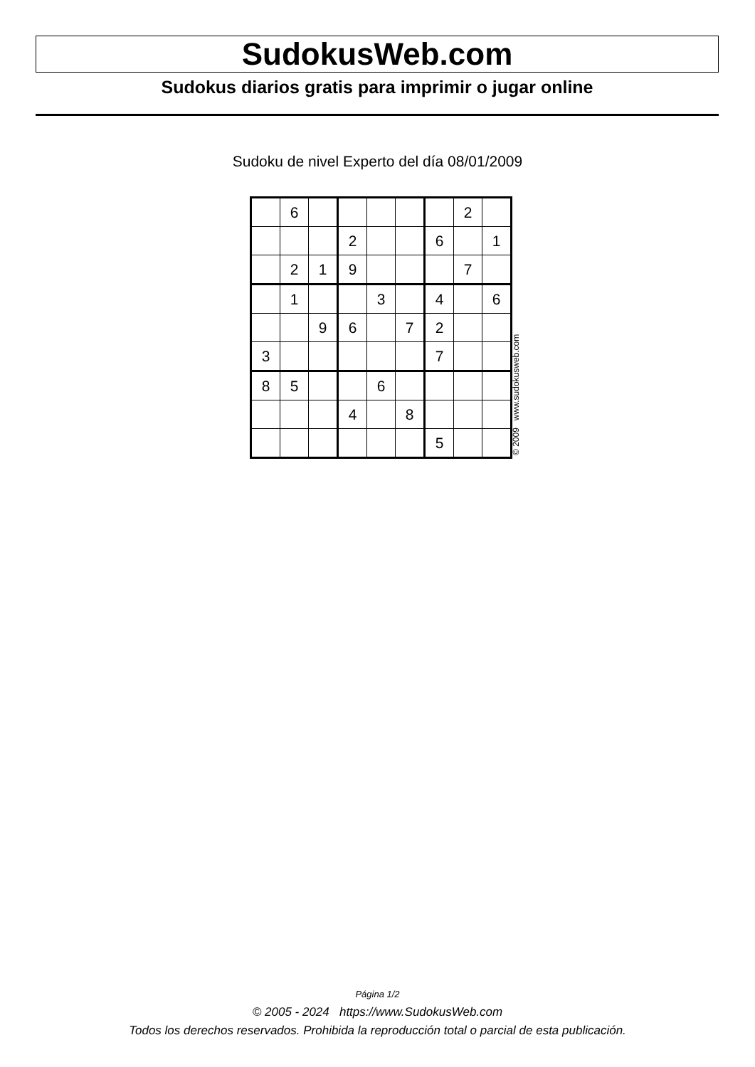SudokusWeb.com
Sudokus diarios gratis para imprimir o jugar online
Sudoku de nivel Experto del día 08/01/2009
| | 6 | | | | | | 2 | |
| | | | 2 | | | 6 | | 1 |
| | 2 | 1 | 9 | | | | 7 | |
| | 1 | | | 3 | | 4 | | 6 |
| | | 9 | 6 | | 7 | 2 | | |
| 3 | | | | | | 7 | | |
| 8 | 5 | | | 6 | | | | |
| | | | 4 | | 8 | | | |
| | | | | | | 5 | | |
© 2009 www.sudokusweb.com
Página 1/2
© 2005 - 2024 https://www.SudokusWeb.com
Todos los derechos reservados. Prohibida la reproducción total o parcial de esta publicación.